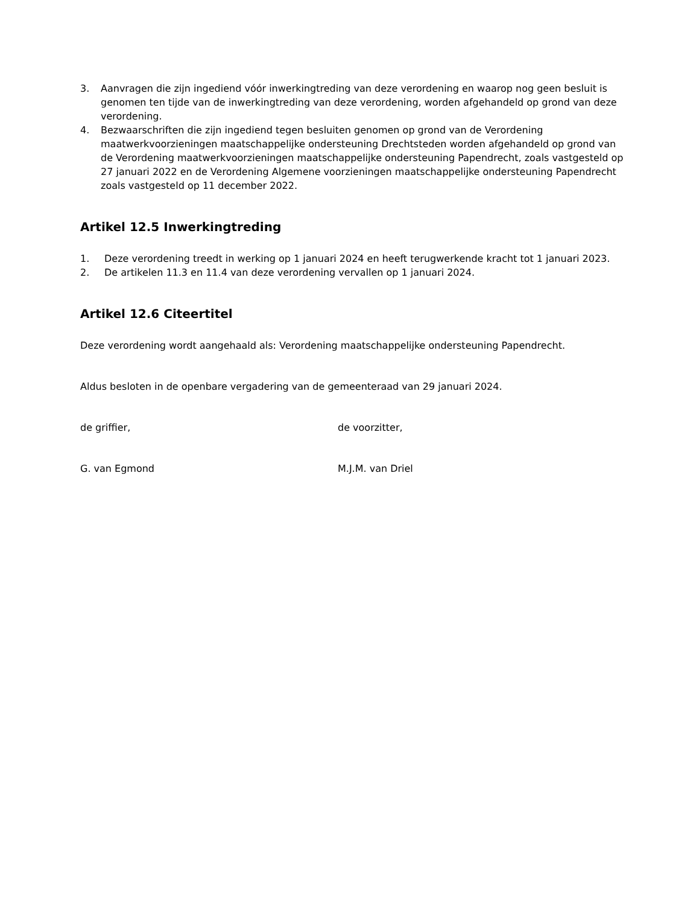3. Aanvragen die zijn ingediend vóór inwerkingtreding van deze verordening en waarop nog geen besluit is genomen ten tijde van de inwerkingtreding van deze verordening, worden afgehandeld op grond van deze verordening.
4. Bezwaarschriften die zijn ingediend tegen besluiten genomen op grond van de Verordening maatwerkvoorzieningen maatschappelijke ondersteuning Drechtsteden worden afgehandeld op grond van de Verordening maatwerkvoorzieningen maatschappelijke ondersteuning Papendrecht, zoals vastgesteld op 27 januari 2022 en de Verordening Algemene voorzieningen maatschappelijke ondersteuning Papendrecht zoals vastgesteld op 11 december 2022.
Artikel 12.5 Inwerkingtreding
1. Deze verordening treedt in werking op 1 januari 2024 en heeft terugwerkende kracht tot 1 januari 2023.
2. De artikelen 11.3 en 11.4 van deze verordening vervallen op 1 januari 2024.
Artikel 12.6 Citeertitel
Deze verordening wordt aangehaald als: Verordening maatschappelijke ondersteuning Papendrecht.
Aldus besloten in de openbare vergadering van de gemeenteraad van 29 januari 2024.
de griffier, de voorzitter,
G. van Egmond M.J.M. van Driel